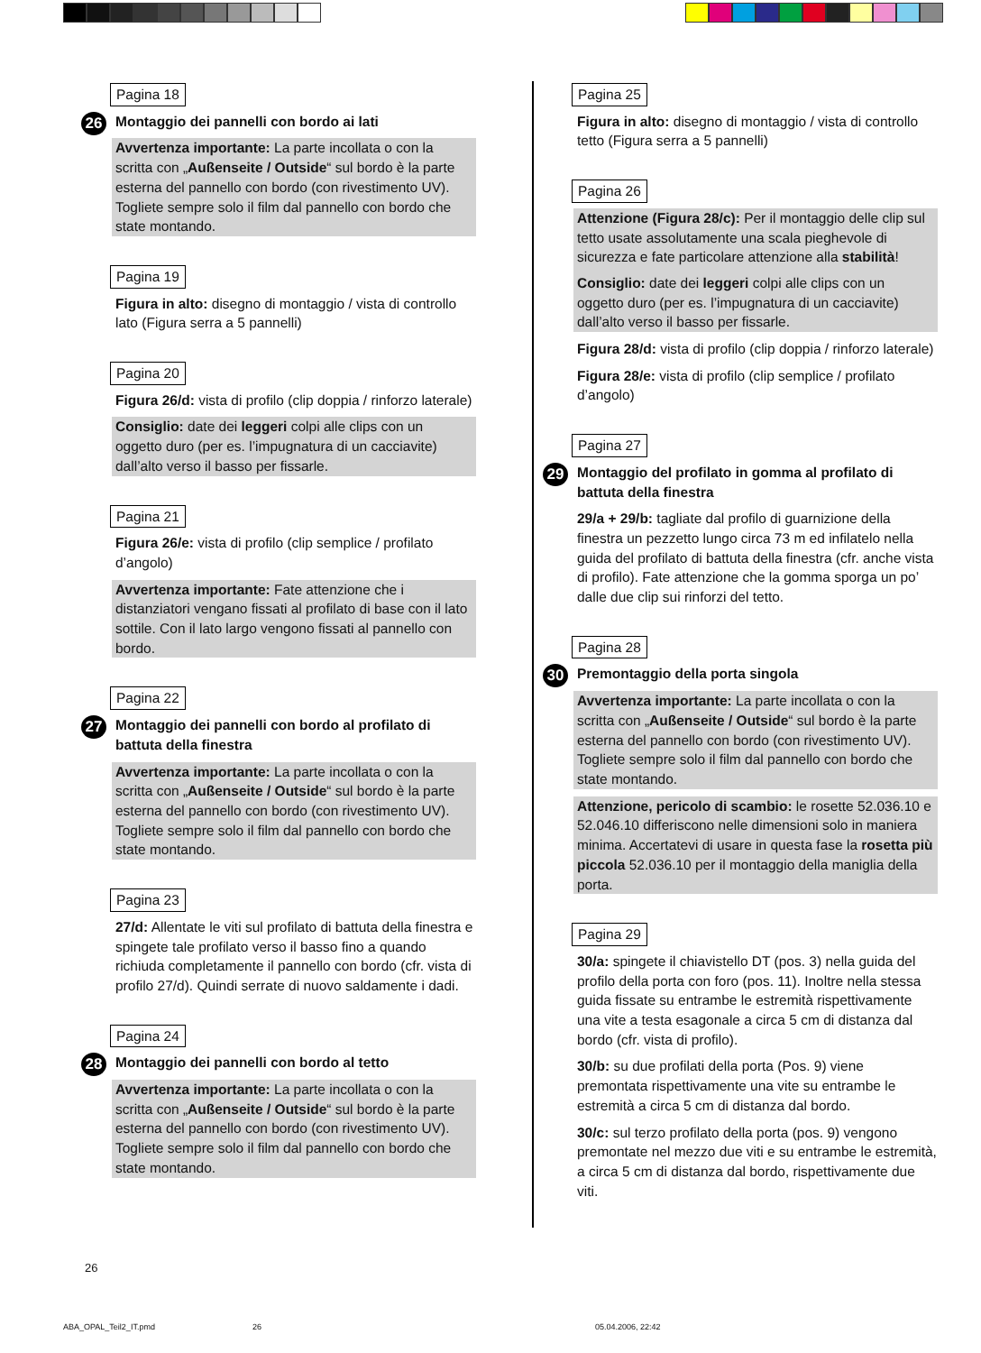Pagina 18
26 Montaggio dei pannelli con bordo ai lati
Avvertenza importante: La parte incollata o con la scritta con „Außenseite / Outside“ sul bordo è la parte esterna del pannello con bordo (con rivestimento UV). Togliete sempre solo il film dal pannello con bordo che state montando.
Pagina 19
Figura in alto: disegno di montaggio / vista di controllo lato (Figura serra a 5 pannelli)
Pagina 20
Figura 26/d: vista di profilo (clip doppia / rinforzo laterale)
Consiglio: date dei leggeri colpi alle clips con un oggetto duro (per es. l’impugnatura di un cacciavite) dall’alto verso il basso per fissarle.
Pagina 21
Figura 26/e: vista di profilo (clip semplice / profilato d’angolo)
Avvertenza importante: Fate attenzione che i distanziatori vengano fissati al profilato di base con il lato sottile. Con il lato largo vengono fissati al pannello con bordo.
Pagina 22
27 Montaggio dei pannelli con bordo al profilato di battuta della finestra
Avvertenza importante: La parte incollata o con la scritta con „Außenseite / Outside“ sul bordo è la parte esterna del pannello con bordo (con rivestimento UV). Togliete sempre solo il film dal pannello con bordo che state montando.
Pagina 23
27/d: Allentate le viti sul profilato di battuta della finestra e spingete tale profilato verso il basso fino a quando richiuda completamente il pannello con bordo (cfr. vista di profilo 27/d). Quindi serrate di nuovo saldamente i dadi.
Pagina 24
28 Montaggio dei pannelli con bordo al tetto
Avvertenza importante: La parte incollata o con la scritta con „Außenseite / Outside“ sul bordo è la parte esterna del pannello con bordo (con rivestimento UV). Togliete sempre solo il film dal pannello con bordo che state montando.
Pagina 25
Figura in alto: disegno di montaggio / vista di controllo tetto (Figura serra a 5 pannelli)
Pagina 26
Attenzione (Figura 28/c): Per il montaggio delle clip sul tetto usate assolutamente una scala pieghevole di sicurezza e fate particolare attenzione alla stabilità!
Consiglio: date dei leggeri colpi alle clips con un oggetto duro (per es. l’impugnatura di un cacciavite) dall’alto verso il basso per fissarle.
Figura 28/d: vista di profilo (clip doppia / rinforzo laterale)
Figura 28/e: vista di profilo (clip semplice / profilato d’angolo)
Pagina 27
29 Montaggio del profilato in gomma al profilato di battuta della finestra
29/a + 29/b: tagliate dal profilo di guarnizione della finestra un pezzetto lungo circa 73 m ed infilatelo nella guida del profilato di battuta della finestra (cfr. anche vista di profilo). Fate attenzione che la gomma sporga un po’ dalle due clip sui rinforzi del tetto.
Pagina 28
30 Premontaggio della porta singola
Avvertenza importante: La parte incollata o con la scritta con „Außenseite / Outside“ sul bordo è la parte esterna del pannello con bordo (con rivestimento UV). Togliete sempre solo il film dal pannello con bordo che state montando.
Attenzione, pericolo di scambio: le rosette 52.036.10 e 52.046.10 differiscono nelle dimensioni solo in maniera minima. Accertatevi di usare in questa fase la rosetta più piccola 52.036.10 per il montaggio della maniglia della porta.
Pagina 29
30/a: spingete il chiavistello DT (pos. 3) nella guida del profilo della porta con foro (pos. 11). Inoltre nella stessa guida fissate su entrambe le estremità rispettivamente una vite a testa esagonale a circa 5 cm di distanza dal bordo (cfr. vista di profilo).
30/b: su due profilati della porta (Pos. 9) viene premontata rispettivamente una vite su entrambe le estremità a circa 5 cm di distanza dal bordo.
30/c: sul terzo profilato della porta (pos. 9) vengono premontate nel mezzo due viti e su entrambe le estremità, a circa 5 cm di distanza dal bordo, rispettivamente due viti.
26
ABA_OPAL_Teil2_IT.pmd 26 05.04.2006, 22:42